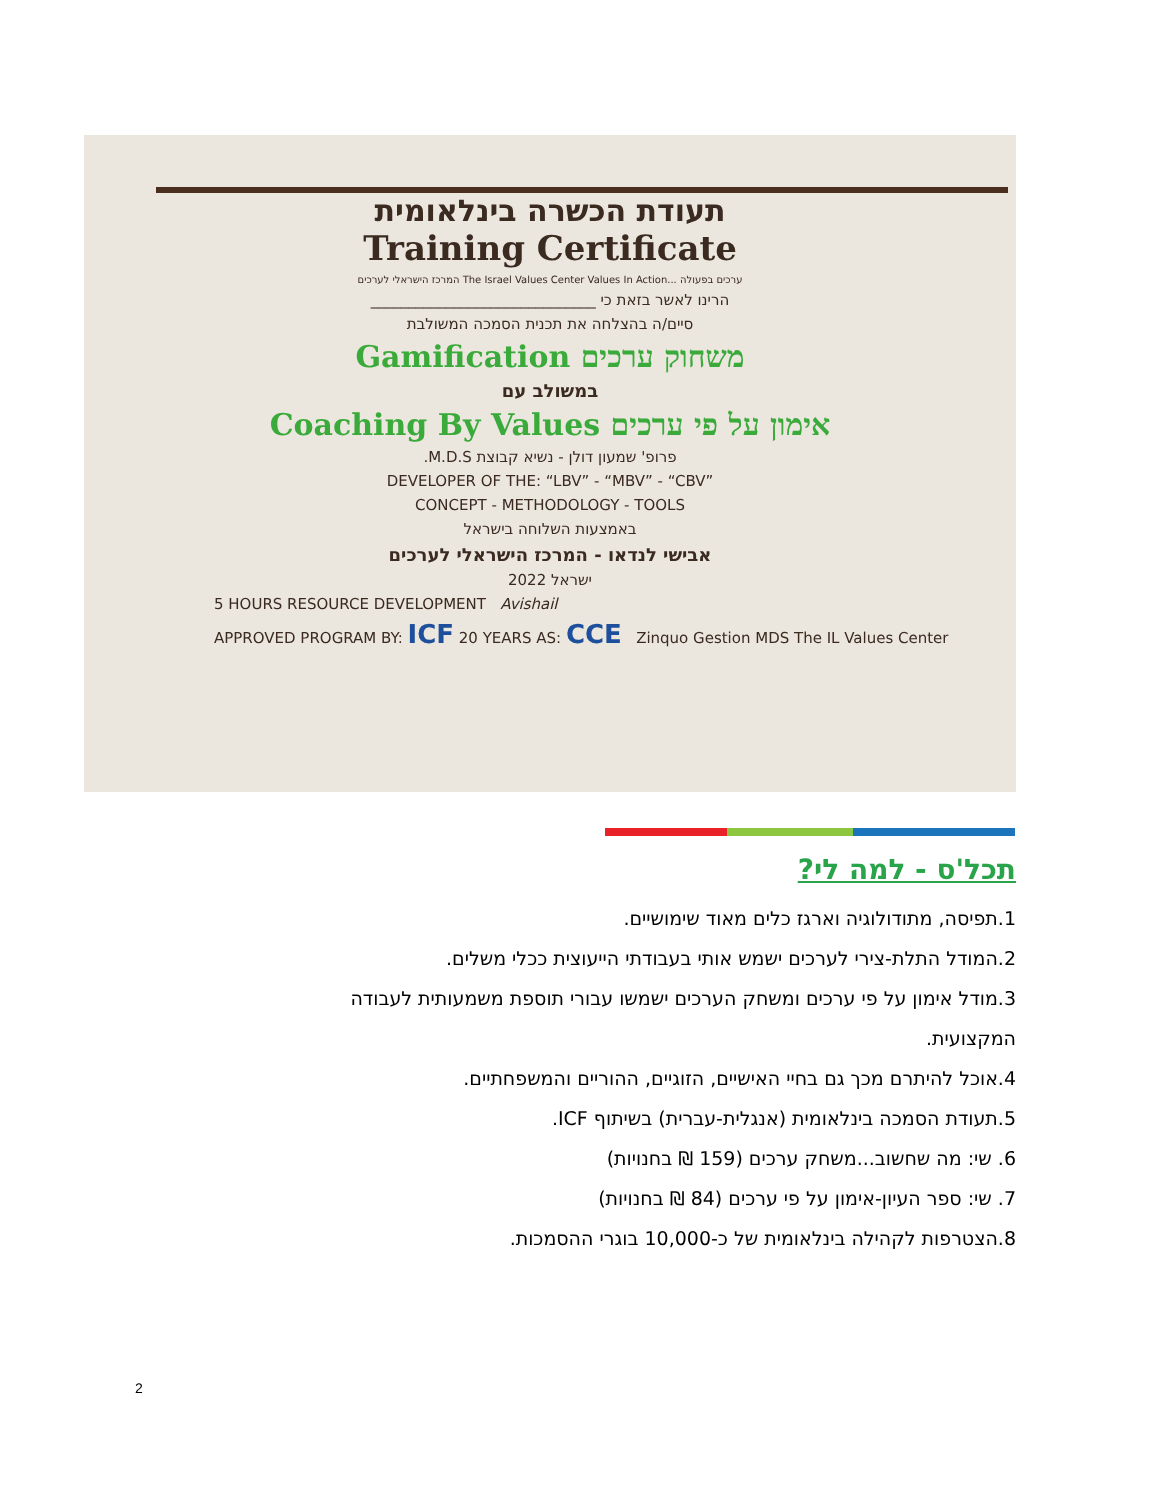תעודת הכשרה בינלאומית
Training Certificate
המרכז הישראלי לערכים The Israel Values Center Values In Action... ערכים בפעולה
הרינו לאשר בזאת כי ______________________________
סיים/ה בהצלחה את תכנית הסמכה המשולבת
משחוק ערכים Gamification
במשולב עם
אימון על פי ערכים Coaching By Values
פרופ' שמעון דולן - נשיא קבוצת M.D.S.
DEVELOPER OF THE: “LBV” - “MBV” - “CBV”
CONCEPT - METHODOLOGY - TOOLS
באמצעות השלוחה בישראל
אבישי לנדאו - המרכז הישראלי לערכים
ישראל 2022
5 HOURS RESOURCE DEVELOPMENT Avishail
APPROVED PROGRAM BY: ICF 20 YEARS AS: CCE Zinquo Gestion MDS The IL Values Center
תכל'ס - למה לי?
1.תפיסה, מתודולוגיה וארגז כלים מאוד שימושיים.
2.המודל התלת-צירי לערכים ישמש אותי בעבודתי הייעוצית ככלי משלים.
3.מודל אימון על פי ערכים ומשחק הערכים ישמשו עבורי תוספת משמעותית לעבודה המקצועית.
4.אוכל להיתרם מכך גם בחיי האישיים, הזוגיים, ההוריים והמשפחתיים.
5.תעודת הסמכה בינלאומית (אנגלית-עברית) בשיתוף ICF.
6. שי: מה שחשוב...משחק ערכים (159 ₪ בחנויות)
7. שי: ספר העיון-אימון על פי ערכים (84 ₪ בחנויות)
8.הצטרפות לקהילה בינלאומית של כ-10,000 בוגרי ההסמכות.
2